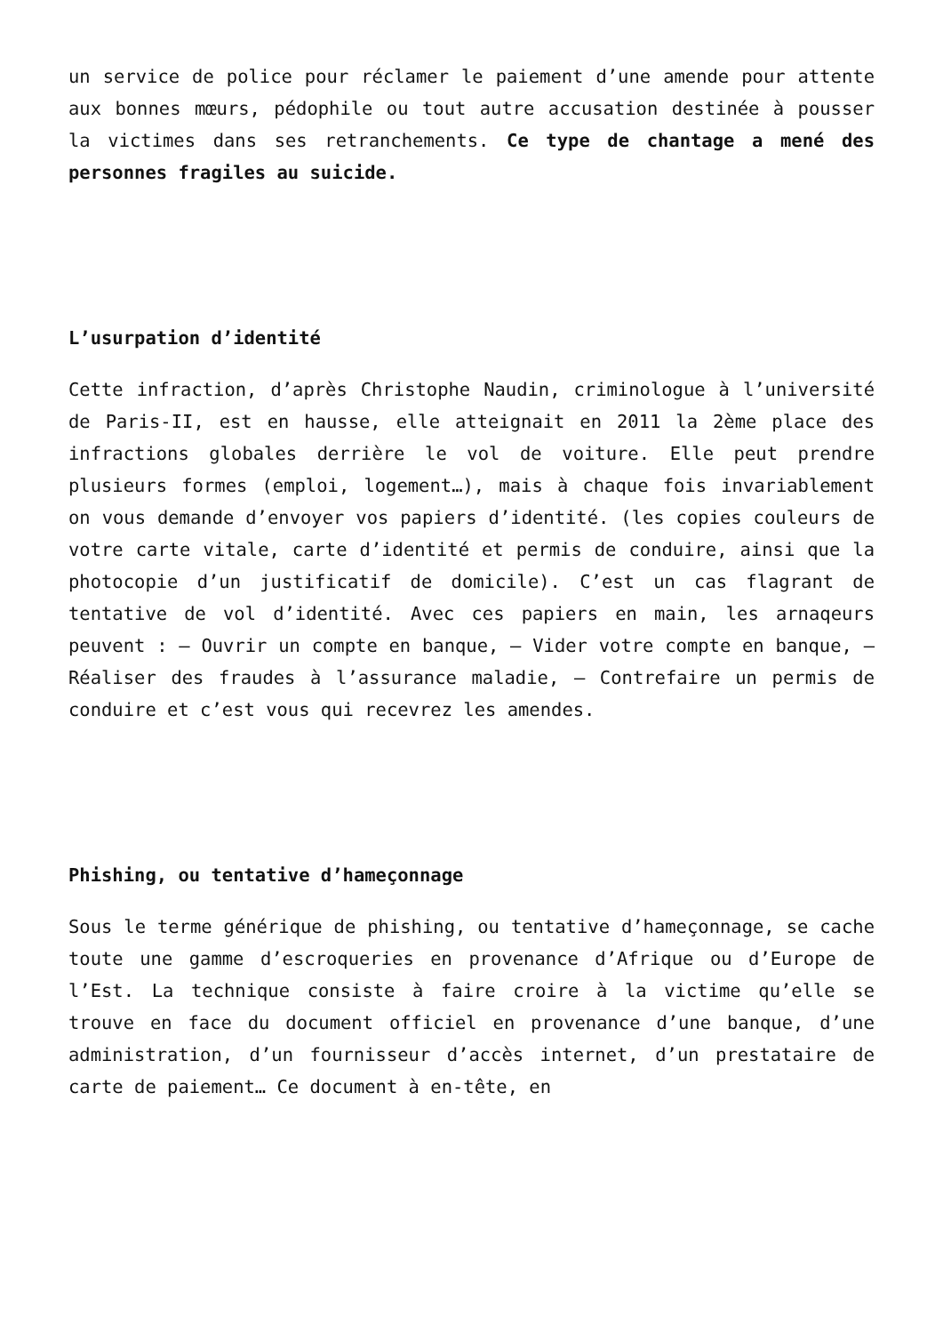un service de police pour réclamer le paiement d’une amende pour attente aux bonnes mœurs, pédophile ou tout autre accusation destinée à pousser la victimes dans ses retranchements. Ce type de chantage a mené des personnes fragiles au suicide.
L’usurpation d’identité
Cette infraction, d’après Christophe Naudin, criminologue à l’université de Paris-II, est en hausse, elle atteignait en 2011 la 2ème place des infractions globales derrière le vol de voiture. Elle peut prendre plusieurs formes (emploi, logement…), mais à chaque fois invariablement on vous demande d’envoyer vos papiers d’identité. (les copies couleurs de votre carte vitale, carte d’identité et permis de conduire, ainsi que la photocopie d’un justificatif de domicile). C’est un cas flagrant de tentative de vol d’identité. Avec ces papiers en main, les arnaqeurs peuvent : – Ouvrir un compte en banque, – Vider votre compte en banque, – Réaliser des fraudes à l’assurance maladie, – Contrefaire un permis de conduire et c’est vous qui recevrez les amendes.
Phishing, ou tentative d’hameçonnage
Sous le terme générique de phishing, ou tentative d’hameçonnage, se cache toute une gamme d’escroqueries en provenance d’Afrique ou d’Europe de l’Est. La technique consiste à faire croire à la victime qu’elle se trouve en face du document officiel en provenance d’une banque, d’une administration, d’un fournisseur d’accès internet, d’un prestataire de carte de paiement… Ce document à en-tête, en